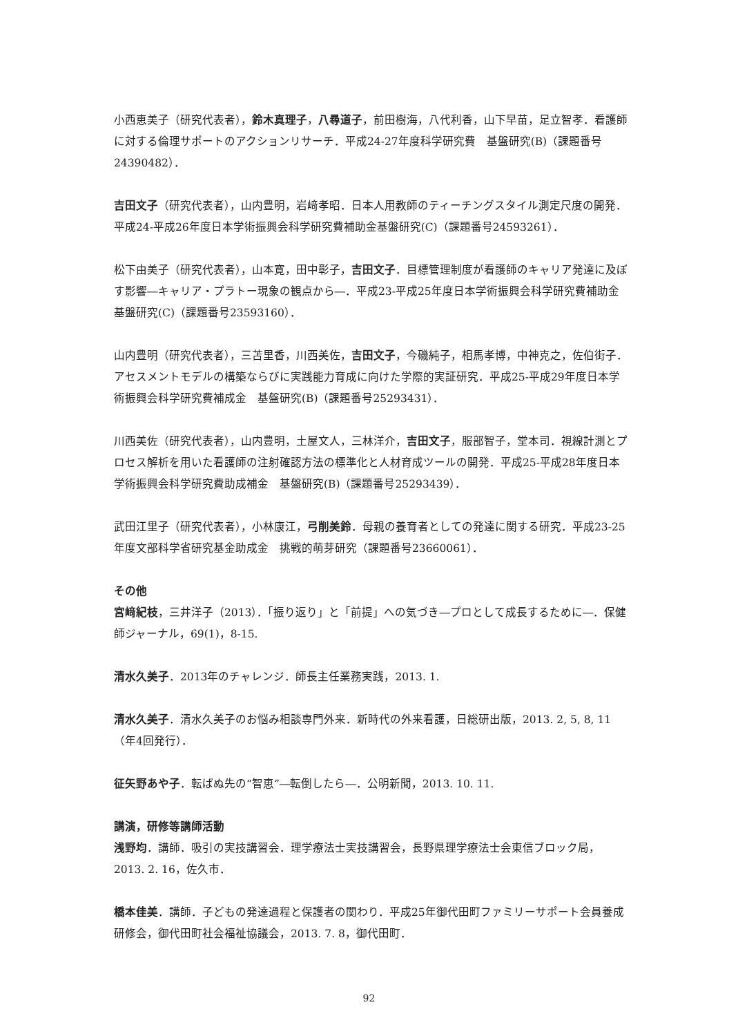小西恵美子（研究代表者），鈴木真理子，八尋道子，前田樹海，八代利香，山下早苗，足立智孝．看護師に対する倫理サポートのアクションリサーチ．平成24-27年度科学研究費　基盤研究(B)（課題番号24390482）．
吉田文子（研究代表者），山内豊明，岩﨑孝昭．日本人用教師のティーチングスタイル測定尺度の開発．平成24-平成26年度日本学術振興会科学研究費補助金基盤研究(C)（課題番号24593261）．
松下由美子（研究代表者），山本寛，田中彰子，吉田文子．目標管理制度が看護師のキャリア発達に及ぼす影響―キャリア・プラトー現象の観点から―．平成23-平成25年度日本学術振興会科学研究費補助金基盤研究(C)（課題番号23593160）．
山内豊明（研究代表者），三苫里香，川西美佐，吉田文子，今磯純子，相馬孝博，中神克之，佐伯街子．アセスメントモデルの構築ならびに実践能力育成に向けた学際的実証研究．平成25-平成29年度日本学術振興会科学研究費補成金　基盤研究(B)（課題番号25293431）．
川西美佐（研究代表者），山内豊明，土屋文人，三林洋介，吉田文子，服部智子，堂本司．視線計測とプロセス解析を用いた看護師の注射確認方法の標準化と人材育成ツールの開発．平成25-平成28年度日本学術振興会科学研究費助成補金　基盤研究(B)（課題番号25293439）．
武田江里子（研究代表者），小林康江，弓削美鈴．母親の養育者としての発達に関する研究．平成23-25年度文部科学省研究基金助成金　挑戦的萌芽研究（課題番号23660061）．
その他
宮﨑紀枝，三井洋子（2013）．「振り返り」と「前提」への気づき―プロとして成長するために―．保健師ジャーナル，69(1)，8-15.
清水久美子．2013年のチャレンジ．師長主任業務実践，2013. 1.
清水久美子．清水久美子のお悩み相談専門外来．新時代の外来看護，日総研出版，2013. 2, 5, 8, 11（年4回発行）．
征矢野あや子．転ばぬ先の“智恵”―転倒したら―．公明新聞，2013. 10. 11.
講演，研修等講師活動
浅野均．講師．吸引の実技講習会．理学療法士実技講習会，長野県理学療法士会東信ブロック局，2013. 2. 16，佐久市．
橋本佳美．講師．子どもの発達過程と保護者の関わり．平成25年御代田町ファミリーサポート会員養成研修会，御代田町社会福祉協議会，2013. 7. 8，御代田町．
92